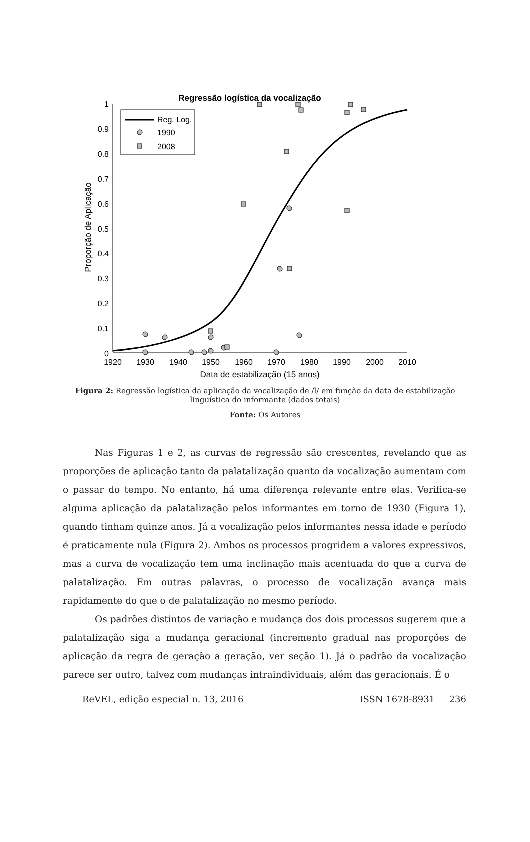Regressão logística da vocalização
0
0.1
0.2
0.3
0.4
0.5
0.6
0.7
0.8
0.9
1
1920
1930
1940
1950
1960
1970
1980
1990
2000
2010
Data de estabilização (15 anos)
Proporção de Aplicação
Reg. Log.
1990
2008
Figura 2: Regressão logística da aplicação da vocalização de /l/ em função da data de estabilização linguística do informante (dados totais)
Fonte: Os Autores
Nas Figuras 1 e 2, as curvas de regressão são crescentes, revelando que as proporções de aplicação tanto da palatalização quanto da vocalização aumentam com o passar do tempo. No entanto, há uma diferença relevante entre elas. Verifica-se alguma aplicação da palatalização pelos informantes em torno de 1930 (Figura 1), quando tinham quinze anos. Já a vocalização pelos informantes nessa idade e período é praticamente nula (Figura 2). Ambos os processos progridem a valores expressivos, mas a curva de vocalização tem uma inclinação mais acentuada do que a curva de palatalização. Em outras palavras, o processo de vocalização avança mais rapidamente do que o de palatalização no mesmo período.
Os padrões distintos de variação e mudança dos dois processos sugerem que a palatalização siga a mudança geracional (incremento gradual nas proporções de aplicação da regra de geração a geração, ver seção 1). Já o padrão da vocalização parece ser outro, talvez com mudanças intraindividuais, além das geracionais. É o
ReVEL, edição especial n. 13, 2016 ISSN 1678-8931 236